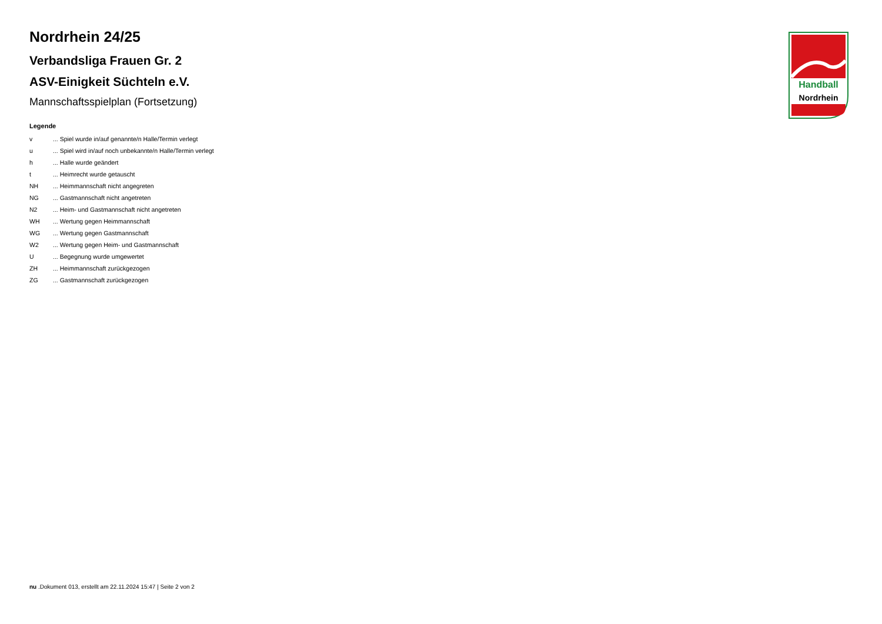Nordrhein 24/25
Verbandsliga Frauen Gr. 2
ASV-Einigkeit Süchteln e.V.
Mannschaftsspielplan (Fortsetzung)
Legende
| v | ... Spiel wurde in/auf genannte/n Halle/Termin verlegt |
| u | ... Spiel wird in/auf noch unbekannte/n Halle/Termin verlegt |
| h | ... Halle wurde geändert |
| t | ... Heimrecht wurde getauscht |
| NH | ... Heimmannschaft nicht angegreten |
| NG | ... Gastmannschaft nicht angetreten |
| N2 | ... Heim- und Gastmannschaft nicht angetreten |
| WH | ... Wertung gegen Heimmannschaft |
| WG | ... Wertung gegen Gastmannschaft |
| W2 | ... Wertung gegen Heim- und Gastmannschaft |
| U | ... Begegnung wurde umgewertet |
| ZH | ... Heimmannschaft zurückgezogen |
| ZG | ... Gastmannschaft zurückgezogen |
Handball
Nordrhein
nu .Dokument 013, erstellt am 22.11.2024 15:47 | Seite 2 von 2